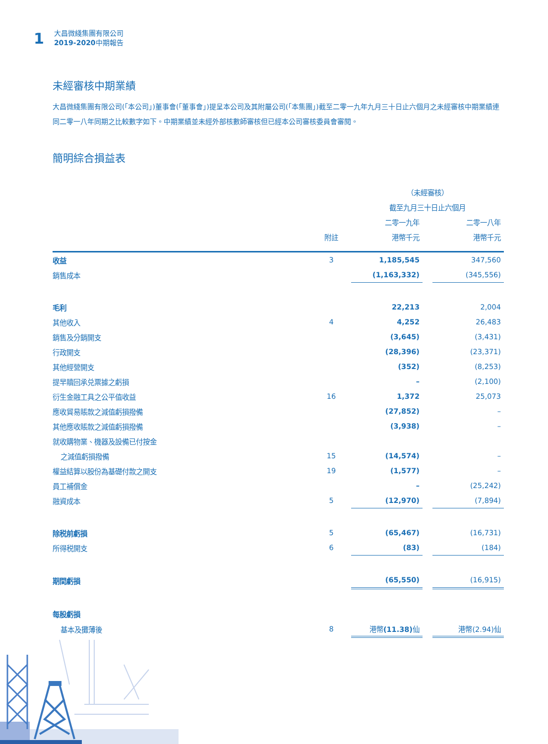1
大昌微綫集團有限公司
2019-2020中期報告
未經審核中期業績
大昌微綫集團有限公司(「本公司」)董事會(「董事會」)提呈本公司及其附屬公司(「本集團」)截至二零一九年九月三十日止六個月之未經審核中期業績連同二零一八年同期之比較數字如下。中期業績並未經外部核數師審核但已經本公司審核委員會審閱。
簡明綜合損益表
| | | （未經審核） | | |
| --- | --- | --- | --- | --- |
| | | 截至九月三十日止六個月 | | |
| | | 二零一九年 | | 二零一八年 |
| | 附註 | 港幣千元 | | 港幣千元 |
| 收益 | 3 | 1,185,545 | | 347,560 |
| 銷售成本 | | (1,163,332) | | (345,556) |
| 毛利 | | 22,213 | | 2,004 |
| 其他收入 | 4 | 4,252 | | 26,483 |
| 銷售及分銷開支 | | (3,645) | | (3,431) |
| 行政開支 | | (28,396) | | (23,371) |
| 其他經營開支 | | (352) | | (8,253) |
| 提早贖回承兑票據之虧損 | | – | | (2,100) |
| 衍生金融工具之公平值收益 | 16 | 1,372 | | 25,073 |
| 應收貿易賬款之減值虧損撥備 | | (27,852) | | – |
| 其他應收賬款之減值虧損撥備 | | (3,938) | | – |
| 就收購物業、機器及設備已付按金 | | | | |
| 之減值虧損撥備 | 15 | (14,574) | | – |
| 權益結算以股份為基礎付款之開支 | 19 | (1,577) | | – |
| 員工補償金 | | – | | (25,242) |
| 融資成本 | 5 | (12,970) | | (7,894) |
| 除税前虧損 | 5 | (65,467) | | (16,731) |
| 所得税開支 | 6 | (83) | | (184) |
| 期間虧損 | | (65,550) | | (16,915) |
| 每股虧損 | | | | |
| 基本及攤薄後 | 8 | 港幣 (11.38) 仙 | | 港幣(2.94)仙 |